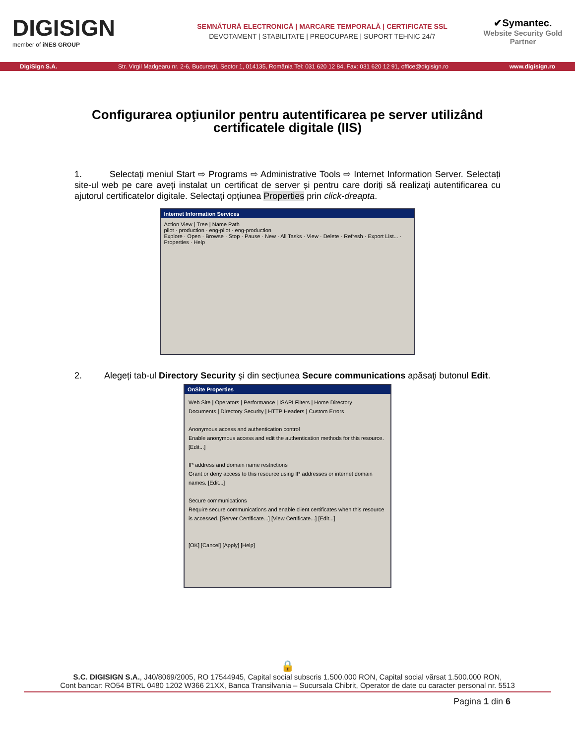DIGISIGN
member of iNES GROUP
SEMNĂTURĂ ELECTRONICĂ | MARCARE TEMPORALĂ | CERTIFICATE SSL
DEVOTAMENT | STABILITATE | PREOCUPARE | SUPORT TEHNIC 24/7
✔Symantec.
Website Security Gold Partner
DigiSign S.A. Str. Virgil Madgearu nr. 2-6, București, Sector 1, 014135, România Tel: 031 620 12 84, Fax: 031 620 12 91, office@digisign.ro www.digisign.ro
Configurarea opţiunilor pentru autentificarea pe server utilizând certificatele digitale (IIS)
1. Selectați meniul Start ⇨ Programs ⇨ Administrative Tools ⇨ Internet Information Server. Selectați site-ul web pe care aveți instalat un certificat de server și pentru care doriți să realizați autentificarea cu ajutorul certificatelor digitale. Selectați opțiunea Properties prin click-dreapta.
Internet Information Services
Action View | Tree | Name Path
pilot · production · eng-pilot · eng-production
Explore · Open · Browse · Stop · Pause · New · All Tasks · View · Delete · Refresh · Export List... · Properties · Help
2. Alegeți tab-ul Directory Security şi din secțiunea Secure communications apăsaţi butonul Edit.
OnSite Properties
Web Site | Operators | Performance | ISAPI Filters | Home Directory
Documents | Directory Security | HTTP Headers | Custom Errors
Anonymous access and authentication control
Enable anonymous access and edit the authentication methods for this resource. [Edit...]
IP address and domain name restrictions
Grant or deny access to this resource using IP addresses or internet domain names. [Edit...]
Secure communications
Require secure communications and enable client certificates when this resource is accessed. [Server Certificate...] [View Certificate...] [Edit...]
[OK] [Cancel] [Apply] [Help]
🔒
S.C. DIGISIGN S.A., J40/8069/2005, RO 17544945, Capital social subscris 1.500.000 RON, Capital social vărsat 1.500.000 RON,
Cont bancar: RO54 BTRL 0480 1202 W366 21XX, Banca Transilvania – Sucursala Chibrit, Operator de date cu caracter personal nr. 5513
Pagina 1 din 6